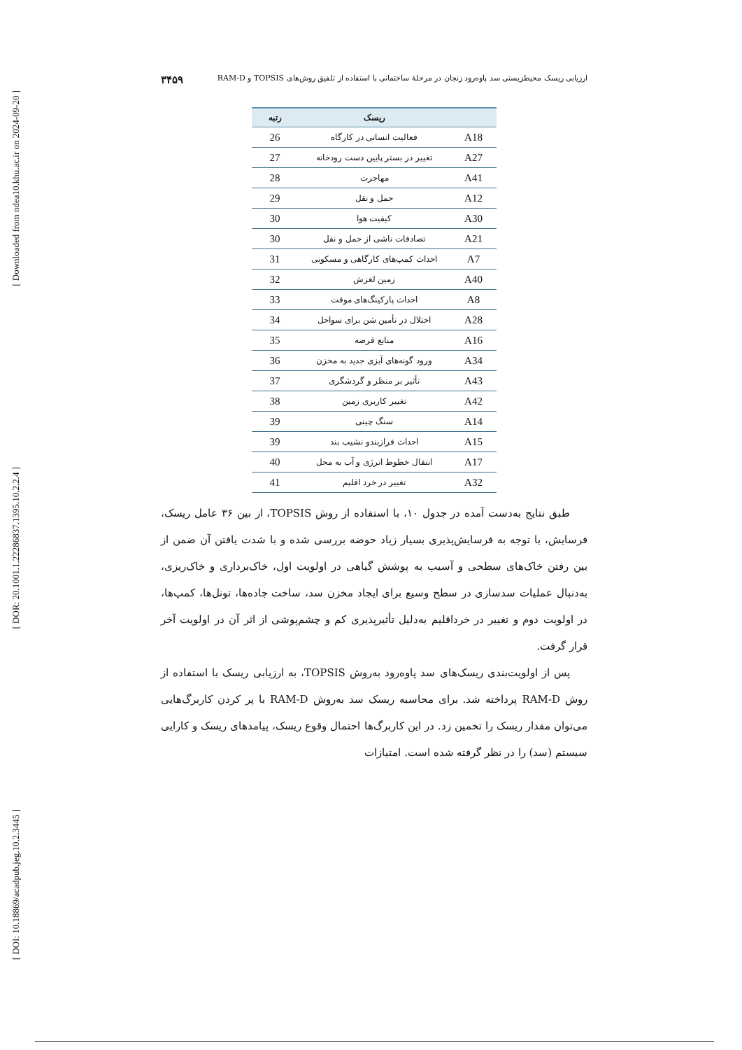[ Downloaded from ndea10.khu.ac.ir on 2024-09-20 ]
[ DOR: 20.1001.1.22286837.1395.10.2.2.4 ]
[ DOI: 10.18869/acadpub.jeg.10.2.3445 ]
ارزیابی ریسک محیطزیستی سد پاوه‌رود زنجان در مرحلهٔ ساختمانی با استفاده از تلفیق روش‌های TOPSIS و RAM-D ۳۴۵۹
| | ریسک | رتبه |
| --- | --- | --- |
| A18 | فعالیت انسانی در کارگاه | 26 |
| A27 | تغییر در بستر پایین دست رودخانه | 27 |
| A41 | مهاجرت | 28 |
| A12 | حمل و نقل | 29 |
| A30 | کیفیت هوا | 30 |
| A21 | تصادفات ناشی از حمل و نقل | 30 |
| A7 | احداث کمپ‌های کارگاهی و مسکونی | 31 |
| A40 | زمین لغزش | 32 |
| A8 | احداث پارکینگ‌های موقت | 33 |
| A28 | اختلال در تأمین شن برای سواحل | 34 |
| A16 | منابع قرضه | 35 |
| A34 | ورود گونه‌های آبزی جدید به مخزن | 36 |
| A43 | تأثیر بر منظر و گردشگری | 37 |
| A42 | تغییر کاربری زمین | 38 |
| A14 | سنگ چینی | 39 |
| A15 | احداث فرازبندو نشیب بند | 39 |
| A17 | انتقال خطوط انرژی و آب به محل | 40 |
| A32 | تغییر در خرد اقلیم | 41 |
طبق نتایج به‌دست آمده در جدول ۱۰، با استفاده از روش TOPSIS، از بین ۳۶ عامل ریسک، فرسایش، با توجه به فرسایش‌پذیری بسیار زیاد حوضه بررسی شده و با شدت یافتن آن ضمن از بین رفتن خاک‌های سطحی و آسیب به پوشش گیاهی در اولویت اول، خاک‌برداری و خاک‌ریزی، به‌دنبال عملیات سدسازی در سطح وسیع برای ایجاد مخزن سد، ساخت جاده‌ها، تونل‌ها، کمپ‌ها، در اولویت دوم و تغییر در خرداقلیم به‌دلیل تأثیرپذیری کم و چشم‌پوشی از اثر آن در اولویت آخر قرار گرفت.
پس از اولویت‌بندی ریسک‌های سد پاوه‌رود به‌روش TOPSIS، به ارزیابی ریسک با استفاده از روش RAM-D پرداخته شد. برای محاسبه ریسک سد به‌روش RAM-D با پر کردن کاربرگ‌هایی می‌توان مقدار ریسک را تخمین زد. در این کاربرگ‌ها احتمال وقوع ریسک، پیامدهای ریسک و کارایی سیستم (سد) را در نظر گرفته شده است. امتیازات